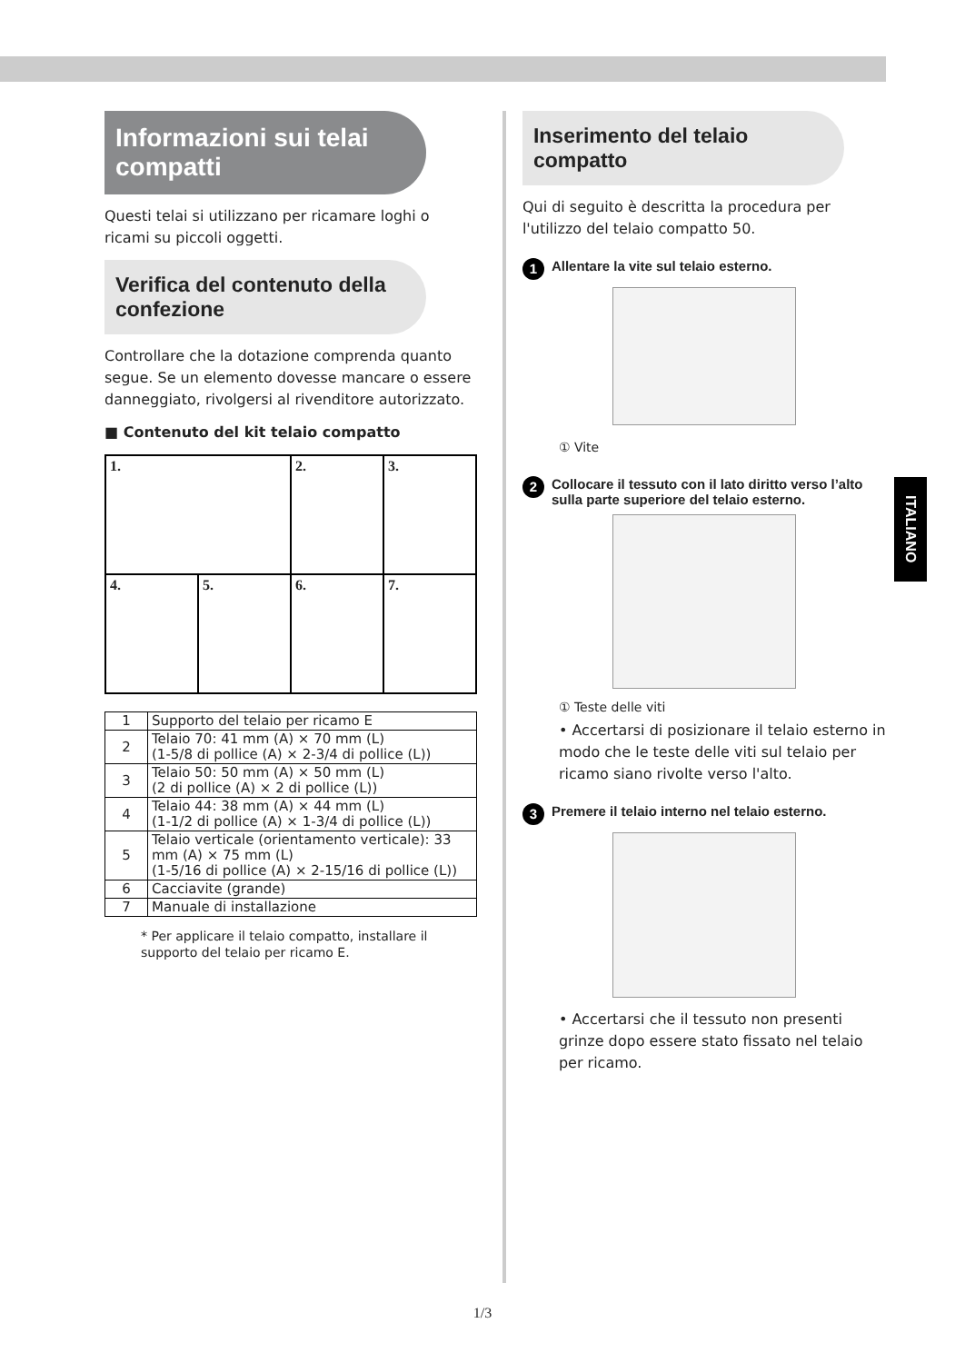Informazioni sui telai compatti
Questi telai si utilizzano per ricamare loghi o ricami su piccoli oggetti.
Verifica del contenuto della confezione
Controllare che la dotazione comprenda quanto segue. Se un elemento dovesse mancare o essere danneggiato, rivolgersi al rivenditore autorizzato.
■ Contenuto del kit telaio compatto
| 1. | | 2. | 3. |
| 4. | 5. | 6. | 7. |
| 1 | Supporto del telaio per ricamo E |
| 2 | Telaio 70: 41 mm (A) × 70 mm (L) (1-5/8 di pollice (A) × 2-3/4 di pollice (L)) |
| 3 | Telaio 50: 50 mm (A) × 50 mm (L) (2 di pollice (A) × 2 di pollice (L)) |
| 4 | Telaio 44: 38 mm (A) × 44 mm (L) (1-1/2 di pollice (A) × 1-3/4 di pollice (L)) |
| 5 | Telaio verticale (orientamento verticale): 33 mm (A) × 75 mm (L) (1-5/16 di pollice (A) × 2-15/16 di pollice (L)) |
| 6 | Cacciavite (grande) |
| 7 | Manuale di installazione |
* Per applicare il telaio compatto, installare il supporto del telaio per ricamo E.
Inserimento del telaio compatto
Qui di seguito è descritta la procedura per l'utilizzo del telaio compatto 50.
1 Allentare la vite sul telaio esterno.
① Vite
2 Collocare il tessuto con il lato diritto verso l’alto sulla parte superiore del telaio esterno.
① Teste delle viti
• Accertarsi di posizionare il telaio esterno in modo che le teste delle viti sul telaio per ricamo siano rivolte verso l'alto.
3 Premere il telaio interno nel telaio esterno.
• Accertarsi che il tessuto non presenti grinze dopo essere stato fissato nel telaio per ricamo.
ITALIANO
1/3